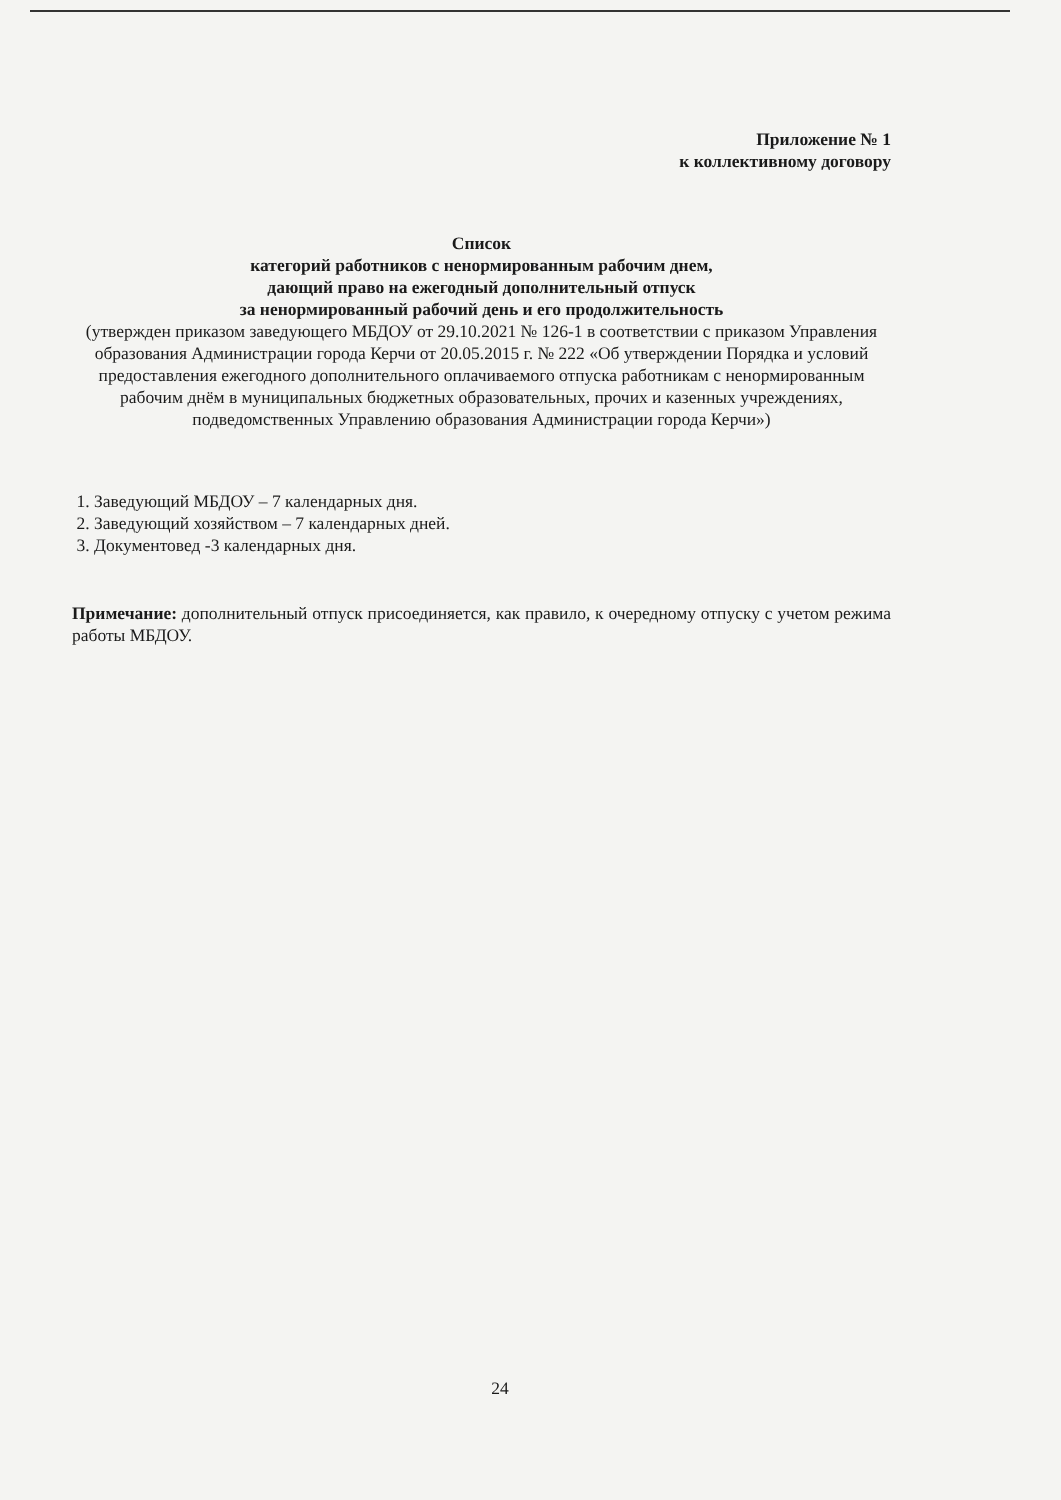Приложение № 1
к коллективному договору
Список
категорий работников с ненормированным рабочим днем,
дающий право на ежегодный дополнительный отпуск
за ненормированный рабочий день и его продолжительность
(утвержден приказом заведующего МБДОУ от 29.10.2021 № 126-1 в соответствии с приказом Управления образования Администрации города Керчи от 20.05.2015 г. № 222 «Об утверждении Порядка и условий предоставления ежегодного дополнительного оплачиваемого отпуска работникам с ненормированным рабочим днём в муниципальных бюджетных образовательных, прочих и казенных учреждениях, подведомственных Управлению образования Администрации города Керчи»)
1. Заведующий МБДОУ – 7 календарных дня.
2. Заведующий хозяйством – 7 календарных дней.
3. Документовед -3 календарных дня.
Примечание: дополнительный отпуск присоединяется, как правило, к очередному отпуску с учетом режима работы МБДОУ.
24